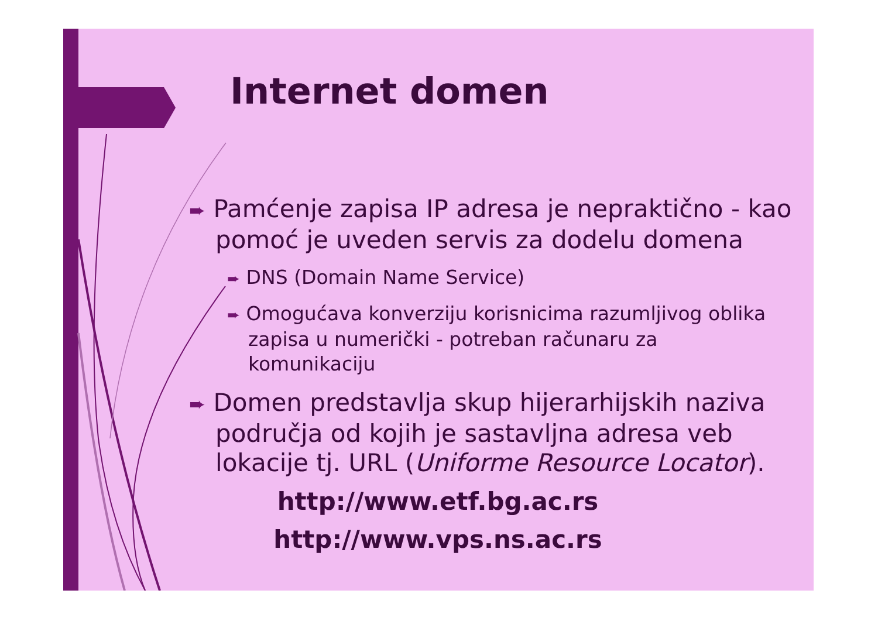Internet domen
➨ Pamćenje zapisa IP adresa je nepraktično - kao pomoć je uveden servis za dodelu domena
➨ DNS (Domain Name Service)
➨ Omogućava konverziju korisnicima razumljivog oblika zapisa u numerički - potreban računaru za komunikaciju
➨ Domen predstavlja skup hijerarhijskih naziva područja od kojih je sastavljna adresa veb lokacije tj. URL (Uniforme Resource Locator).
http://www.etf.bg.ac.rs
http://www.vps.ns.ac.rs